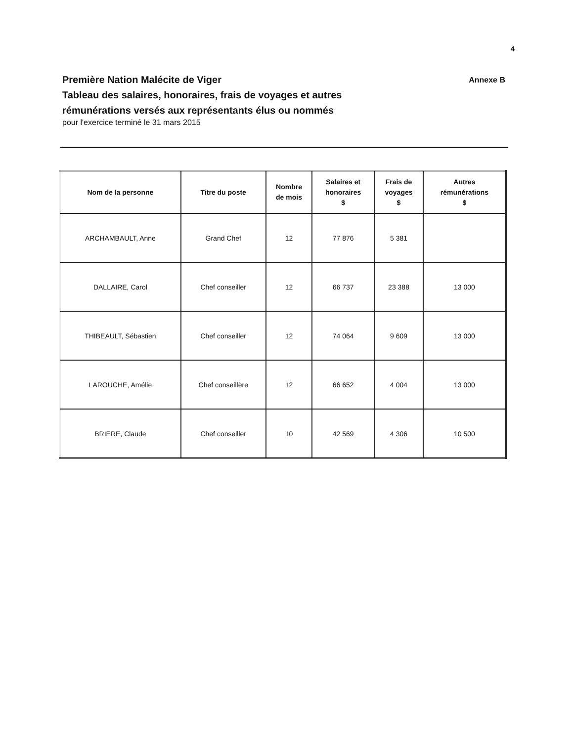4
Première Nation Malécite de Viger Annexe B
Tableau des salaires, honoraires, frais de voyages et autres
rémunérations versés aux représentants élus ou nommés
pour l'exercice terminé le 31 mars 2015
| Nom de la personne | Titre du poste | Nombre de mois | Salaires et honoraires $ | Frais de voyages $ | Autres rémunérations $ |
| --- | --- | --- | --- | --- | --- |
| ARCHAMBAULT, Anne | Grand Chef | 12 | 77 876 | 5 381 | |
| DALLAIRE, Carol | Chef conseiller | 12 | 66 737 | 23 388 | 13 000 |
| THIBEAULT, Sébastien | Chef conseiller | 12 | 74 064 | 9 609 | 13 000 |
| LAROUCHE, Amélie | Chef conseillère | 12 | 66 652 | 4 004 | 13 000 |
| BRIERE, Claude | Chef conseiller | 10 | 42 569 | 4 306 | 10 500 |